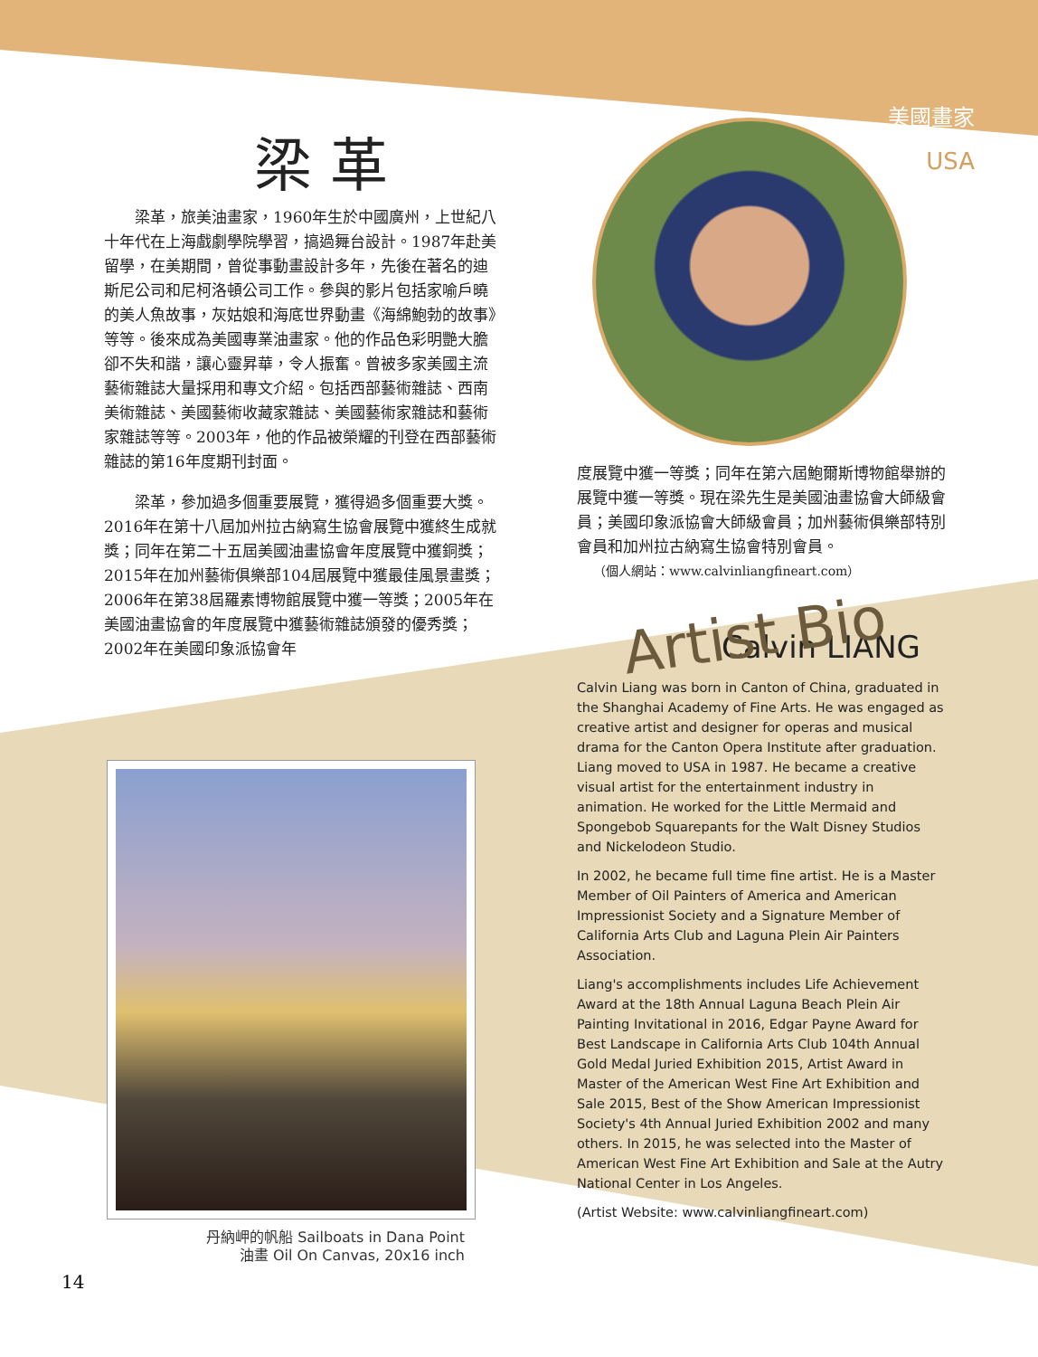美國畫家
USA
梁革
梁革，旅美油畫家，1960年生於中國廣州，上世紀八十年代在上海戲劇學院學習，搞過舞台設計。1987年赴美留學，在美期間，曾從事動畫設計多年，先後在著名的迪斯尼公司和尼柯洛頓公司工作。參與的影片包括家喻戶曉的美人魚故事，灰姑娘和海底世界動畫《海綿鮑勃的故事》等等。後來成為美國專業油畫家。他的作品色彩明艷大膽卻不失和諧，讓心靈昇華，令人振奮。曾被多家美國主流藝術雜誌大量採用和專文介紹。包括西部藝術雜誌、西南美術雜誌、美國藝術收藏家雜誌、美國藝術家雜誌和藝術家雜誌等等。2003年，他的作品被榮耀的刊登在西部藝術雜誌的第16年度期刊封面。
梁革，參加過多個重要展覽，獲得過多個重要大獎。2016年在第十八屆加州拉古納寫生協會展覽中獲終生成就獎；同年在第二十五屆美國油畫協會年度展覽中獲銅獎；2015年在加州藝術俱樂部104屆展覽中獲最佳風景畫獎；2006年在第38屆羅素博物館展覽中獲一等獎；2005年在美國油畫協會的年度展覽中獲藝術雜誌頒發的優秀獎；2002年在美國印象派協會年
度展覽中獲一等獎；同年在第六屆鮑爾斯博物館舉辦的展覽中獲一等獎。現在梁先生是美國油畫協會大師級會員；美國印象派協會大師級會員；加州藝術俱樂部特別會員和加州拉古納寫生協會特別會員。
（個人網站：www.calvinliangfineart.com）
Artist Bio
Calvin LIANG
Calvin Liang was born in Canton of China, graduated in the Shanghai Academy of Fine Arts. He was engaged as creative artist and designer for operas and musical drama for the Canton Opera Institute after graduation. Liang moved to USA in 1987. He became a creative visual artist for the entertainment industry in animation. He worked for the Little Mermaid and Spongebob Squarepants for the Walt Disney Studios and Nickelodeon Studio.
In 2002, he became full time fine artist. He is a Master Member of Oil Painters of America and American Impressionist Society and a Signature Member of California Arts Club and Laguna Plein Air Painters Association.
Liang's accomplishments includes Life Achievement Award at the 18th Annual Laguna Beach Plein Air Painting Invitational in 2016, Edgar Payne Award for Best Landscape in California Arts Club 104th Annual Gold Medal Juried Exhibition 2015, Artist Award in Master of the American West Fine Art Exhibition and Sale 2015, Best of the Show American Impressionist Society's 4th Annual Juried Exhibition 2002 and many others. In 2015, he was selected into the Master of American West Fine Art Exhibition and Sale at the Autry National Center in Los Angeles.
(Artist Website: www.calvinliangfineart.com)
丹納岬的帆船 Sailboats in Dana Point
油畫 Oil On Canvas, 20x16 inch
14